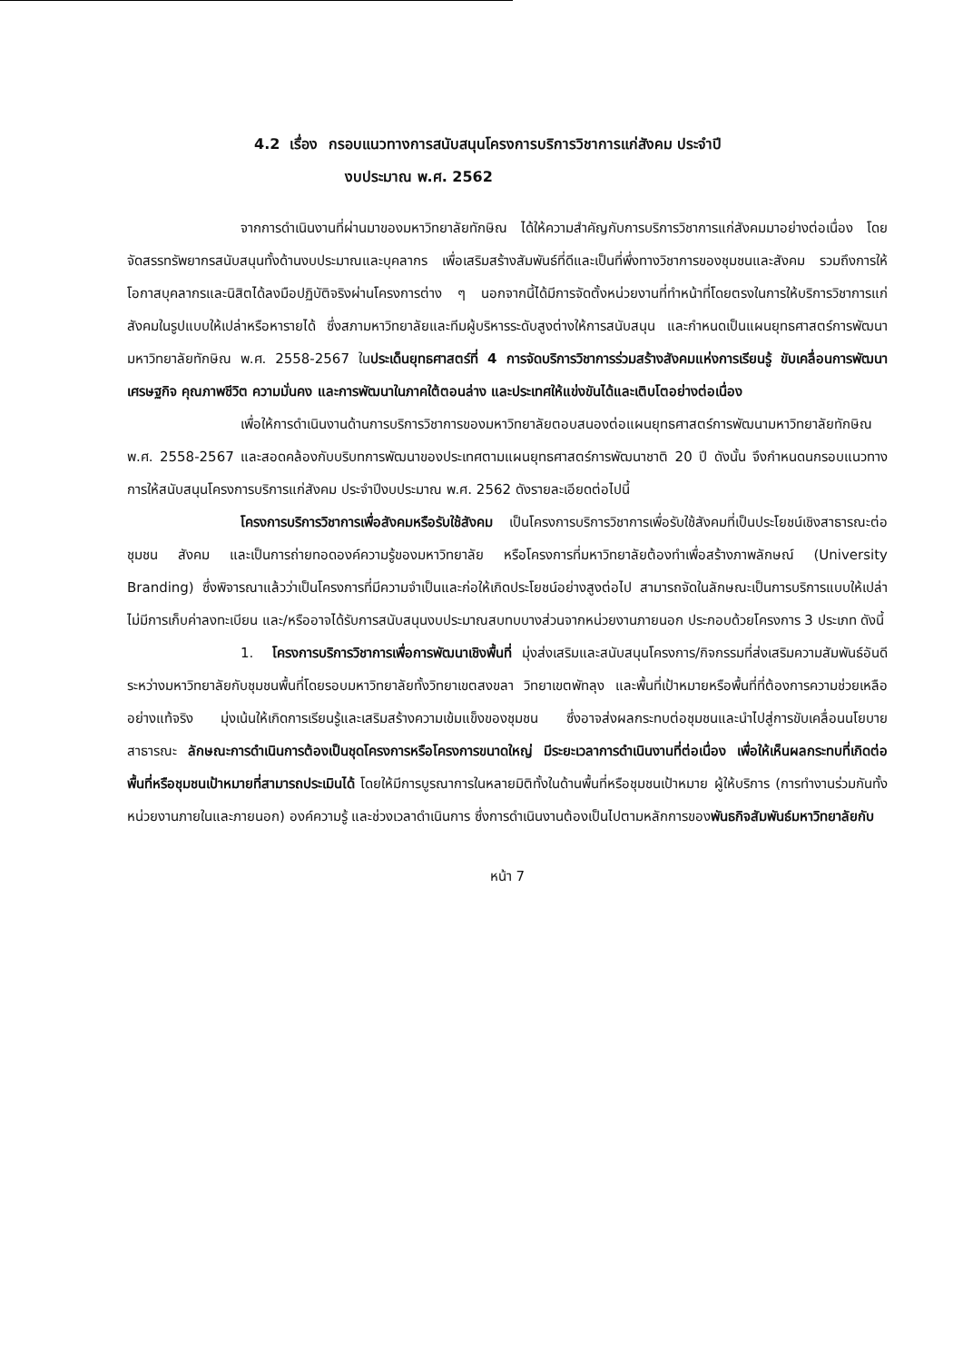4.2 เรื่อง กรอบแนวทางการสนับสนุนโครงการบริการวิชาการแก่สังคม ประจำปี
งบประมาณ พ.ศ. 2562
จากการดำเนินงานที่ผ่านมาของมหาวิทยาลัยทักษิณ ได้ให้ความสำคัญกับการบริการวิชาการแก่สังคมมาอย่างต่อเนื่อง โดยจัดสรรทรัพยากรสนับสนุนทั้งด้านงบประมาณและบุคลากร เพื่อเสริมสร้างสัมพันธ์ที่ดีและเป็นที่พึ่งทางวิชาการของชุมชนและสังคม รวมถึงการให้โอกาสบุคลากรและนิสิตได้ลงมือปฏิบัติจริงผ่านโครงการต่าง ๆ นอกจากนี้ได้มีการจัดตั้งหน่วยงานที่ทำหน้าที่โดยตรงในการให้บริการวิชาการแก่สังคมในรูปแบบให้เปล่าหรือหารายได้ ซึ่งสภามหาวิทยาลัยและทีมผู้บริหารระดับสูงต่างให้การสนับสนุน และกำหนดเป็นแผนยุทธศาสตร์การพัฒนามหาวิทยาลัยทักษิณ พ.ศ. 2558-2567 ในประเด็นยุทธศาสตร์ที่ 4 การจัดบริการวิชาการร่วมสร้างสังคมแห่งการเรียนรู้ ขับเคลื่อนการพัฒนาเศรษฐกิจ คุณภาพชีวิต ความมั่นคง และการพัฒนาในภาคใต้ตอนล่าง และประเทศให้แข่งขันได้และเติบโตอย่างต่อเนื่อง
เพื่อให้การดำเนินงานด้านการบริการวิชาการของมหาวิทยาลัยตอบสนองต่อแผนยุทธศาสตร์การพัฒนามหาวิทยาลัยทักษิณ พ.ศ. 2558-2567 และสอดคล้องกับบริบทการพัฒนาของประเทศตามแผนยุทธศาสตร์การพัฒนาชาติ 20 ปี ดังนั้น จึงกำหนดนกรอบแนวทางการให้สนับสนุนโครงการบริการแก่สังคม ประจำปีงบประมาณ พ.ศ. 2562 ดังรายละเอียดต่อไปนี้
โครงการบริการวิชาการเพื่อสังคมหรือรับใช้สังคม เป็นโครงการบริการวิชาการเพื่อรับใช้สังคมที่เป็นประโยชน์เชิงสาธารณะต่อชุมชน สังคม และเป็นการถ่ายทอดองค์ความรู้ของมหาวิทยาลัย หรือโครงการที่มหาวิทยาลัยต้องทำเพื่อสร้างภาพลักษณ์ (University Branding) ซึ่งพิจารณาแล้วว่าเป็นโครงการที่มีความจำเป็นและก่อให้เกิดประโยชน์อย่างสูงต่อไป สามารถจัดในลักษณะเป็นการบริการแบบให้เปล่า ไม่มีการเก็บค่าลงทะเบียน และ/หรืออาจได้รับการสนับสนุนงบประมาณสบทบบางส่วนจากหน่วยงานภายนอก ประกอบด้วยโครงการ 3 ประเภท ดังนี้
1. โครงการบริการวิชาการเพื่อการพัฒนาเชิงพื้นที่ มุ่งส่งเสริมและสนับสนุนโครงการ/กิจกรรมที่ส่งเสริมความสัมพันธ์อันดีระหว่างมหาวิทยาลัยกับชุมชนพื้นที่โดยรอบมหาวิทยาลัยทั้งวิทยาเขตสงขลา วิทยาเขตพัทลุง และพื้นที่เป้าหมายหรือพื้นที่ที่ต้องการความช่วยเหลืออย่างแท้จริง มุ่งเน้นให้เกิดการเรียนรู้และเสริมสร้างความเข้มแข็งของชุมชน ซึ่งอาจส่งผลกระทบต่อชุมชนและนำไปสู่การขับเคลื่อนนโยบายสาธารณะ ลักษณะการดำเนินการต้องเป็นชุดโครงการหรือโครงการขนาดใหญ่ มีระยะเวลาการดำเนินงานที่ต่อเนื่อง เพื่อให้เห็นผลกระทบที่เกิดต่อพื้นที่หรือชุมชนเป้าหมายที่สามารถประเมินได้ โดยให้มีการบูรณาการในหลายมิติทั้งในด้านพื้นที่หรือชุมชนเป้าหมาย ผู้ให้บริการ (การทำงานร่วมกันทั้งหน่วยงานภายในและภายนอก) องค์ความรู้ และช่วงเวลาดำเนินการ ซึ่งการดำเนินงานต้องเป็นไปตามหลักการของพันธกิจสัมพันธ์มหาวิทยาลัยกับ
หน้า 7